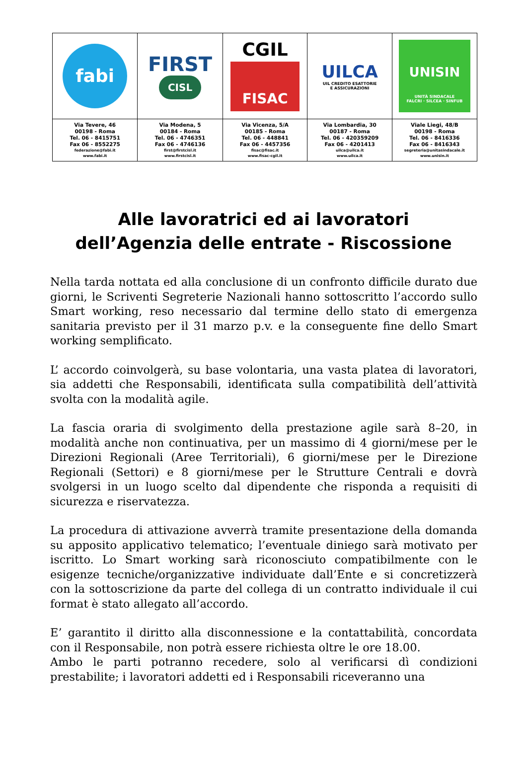| fabi | FIRST CISL | CGIL FISAC | UILCA UIL CREDITO ESATTORIE E ASSICURAZIONI | UNISIN UNITÀ SINDACALE FALCRI · SILCEA · SINFUB |
| Via Tevere, 46 00198 - Roma Tel. 06 - 8415751 Fax 06 - 8552275 federazione@fabi.it www.fabi.it | Via Modena, 5 00184 - Roma Tel. 06 - 4746351 Fax 06 - 4746136 first@firstcisl.it www.firstcisl.it | Via Vicenza, 5/A 00185 - Roma Tel. 06 - 448841 Fax 06 - 4457356 fisac@fisac.it www.fisac-cgil.it | Via Lombardia, 30 00187 - Roma Tel. 06 - 420359209 Fax 06 - 4201413 uilca@uilca.it www.uilca.it | Viale Liegi, 48/B 00198 - Roma Tel. 06 - 8416336 Fax 06 - 8416343 segreteria@unitasindacale.it www.unisin.it |
Alle lavoratrici ed ai lavoratori
dell’Agenzia delle entrate - Riscossione
Nella tarda nottata ed alla conclusione di un confronto difficile durato due giorni, le Scriventi Segreterie Nazionali hanno sottoscritto l’accordo sullo Smart working, reso necessario dal termine dello stato di emergenza sanitaria previsto per il 31 marzo p.v. e la conseguente fine dello Smart working semplificato.
L’ accordo coinvolgerà, su base volontaria, una vasta platea di lavoratori, sia addetti che Responsabili, identificata sulla compatibilità dell’attività svolta con la modalità agile.
La fascia oraria di svolgimento della prestazione agile sarà 8–20, in modalità anche non continuativa, per un massimo di 4 giorni/mese per le Direzioni Regionali (Aree Territoriali), 6 giorni/mese per le Direzione Regionali (Settori) e 8 giorni/mese per le Strutture Centrali e dovrà svolgersi in un luogo scelto dal dipendente che risponda a requisiti di sicurezza e riservatezza.
La procedura di attivazione avverrà tramite presentazione della domanda su apposito applicativo telematico; l’eventuale diniego sarà motivato per iscritto. Lo Smart working sarà riconosciuto compatibilmente con le esigenze tecniche/organizzative individuate dall’Ente e si concretizzerà con la sottoscrizione da parte del collega di un contratto individuale il cui format è stato allegato all’accordo.
E’ garantito il diritto alla disconnessione e la contattabilità, concordata con il Responsabile, non potrà essere richiesta oltre le ore 18.00.
Ambo le parti potranno recedere, solo al verificarsi dì condizioni prestabilite; i lavoratori addetti ed i Responsabili riceveranno una